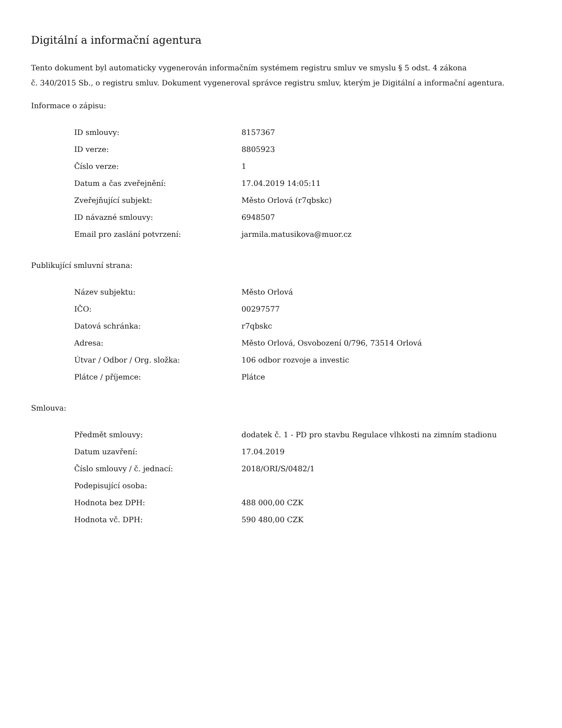Digitální a informační agentura
Tento dokument byl automaticky vygenerován informačním systémem registru smluv ve smyslu § 5 odst. 4 zákona
č. 340/2015 Sb., o registru smluv. Dokument vygeneroval správce registru smluv, kterým je Digitální a informační agentura.
Informace o zápisu:
| ID smlouvy: | 8157367 |
| ID verze: | 8805923 |
| Číslo verze: | 1 |
| Datum a čas zveřejnění: | 17.04.2019 14:05:11 |
| Zveřejňující subjekt: | Město Orlová (r7qbskc) |
| ID návazné smlouvy: | 6948507 |
| Email pro zaslání potvrzení: | jarmila.matusikova@muor.cz |
Publikující smluvní strana:
| Název subjektu: | Město Orlová |
| IČO: | 00297577 |
| Datová schránka: | r7qbskc |
| Adresa: | Město Orlová, Osvobození 0/796, 73514 Orlová |
| Útvar / Odbor / Org. složka: | 106 odbor rozvoje a investic |
| Plátce / příjemce: | Plátce |
Smlouva:
| Předmět smlouvy: | dodatek č. 1 - PD pro stavbu Regulace vlhkosti na zimním stadionu |
| Datum uzavření: | 17.04.2019 |
| Číslo smlouvy / č. jednací: | 2018/ORI/S/0482/1 |
| Podepisující osoba: | |
| Hodnota bez DPH: | 488 000,00 CZK |
| Hodnota vč. DPH: | 590 480,00 CZK |